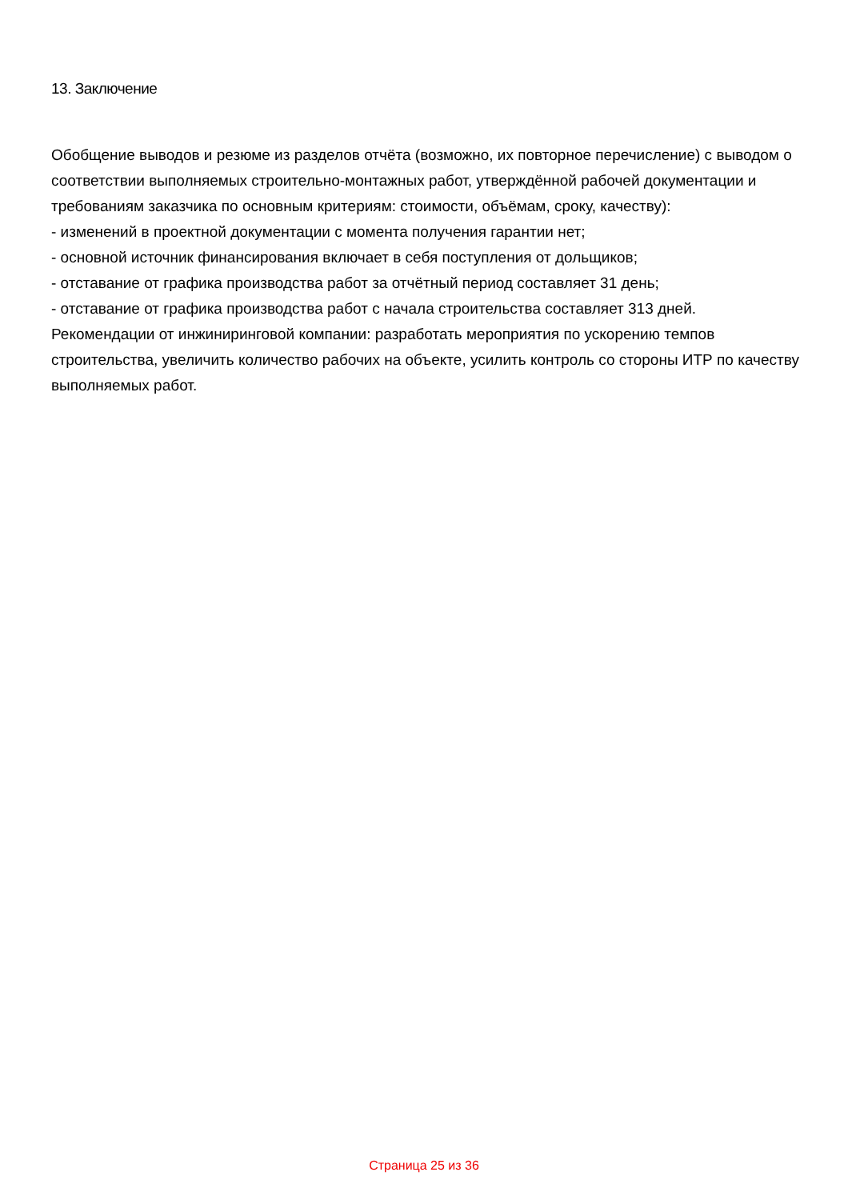13. Заключение
Обобщение выводов и резюме из разделов отчёта (возможно, их повторное перечисление) с выводом о соответствии выполняемых строительно-монтажных работ, утверждённой рабочей документации и требованиям заказчика по основным критериям: стоимости, объёмам, сроку, качеству):
- изменений в проектной документации с момента получения гарантии нет;
- основной источник финансирования включает в себя поступления от дольщиков;
- отставание от графика производства работ за отчётный период составляет 31 день;
- отставание от графика производства работ с начала строительства составляет 313 дней.
Рекомендации от инжиниринговой компании: разработать мероприятия по ускорению темпов строительства, увеличить количество рабочих на объекте, усилить контроль со стороны ИТР по качеству выполняемых работ.
Страница 25 из 36